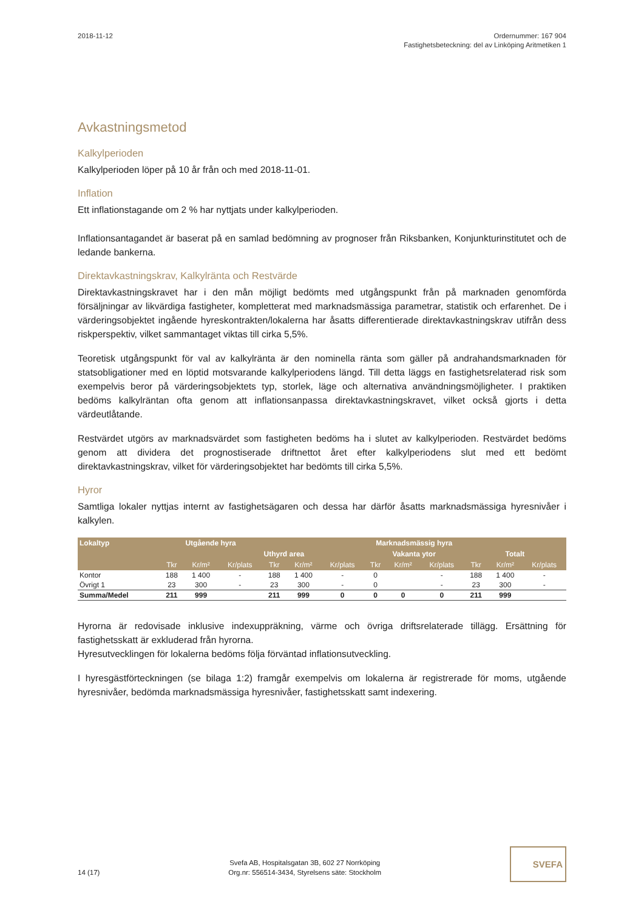2018-11-12 Ordernummer: 167 904
Fastighetsbeteckning: del av Linköping Aritmetiken 1
Avkastningsmetod
Kalkylperioden
Kalkylperioden löper på 10 år från och med 2018-11-01.
Inflation
Ett inflationstagande om 2 % har nyttjats under kalkylperioden.
Inflationsantagandet är baserat på en samlad bedömning av prognoser från Riksbanken, Konjunkturinstitutet och de ledande bankerna.
Direktavkastningskrav, Kalkylränta och Restvärde
Direktavkastningskravet har i den mån möjligt bedömts med utgångspunkt från på marknaden genomförda försäljningar av likvärdiga fastigheter, kompletterat med marknadsmässiga parametrar, statistik och erfarenhet. De i värderingsobjektet ingående hyreskontrakten/lokalerna har åsatts differentierade direktavkastningskrav utifrån dess riskperspektiv, vilket sammantaget viktas till cirka 5,5%.
Teoretisk utgångspunkt för val av kalkylränta är den nominella ränta som gäller på andrahandsmarknaden för statsobligationer med en löptid motsvarande kalkylperiodens längd. Till detta läggs en fastighetsrelaterad risk som exempelvis beror på värderingsobjektets typ, storlek, läge och alternativa användningsmöjligheter. I praktiken bedöms kalkylräntan ofta genom att inflationsanpassa direktavkastningskravet, vilket också gjorts i detta värdeutlåtande.
Restvärdet utgörs av marknadsvärdet som fastigheten bedöms ha i slutet av kalkylperioden. Restvärdet bedöms genom att dividera det prognostiserade driftnettot året efter kalkylperiodens slut med ett bedömt direktavkastningskrav, vilket för värderingsobjektet har bedömts till cirka 5,5%.
Hyror
Samtliga lokaler nyttjas internt av fastighetsägaren och dessa har därför åsatts marknadsmässiga hyresnivåer i kalkylen.
| Lokaltyp | Utgående hyra | | | Marknadsmässig hyra | | | | | | | | |
| --- | --- | --- | --- | --- | --- | --- | --- | --- | --- | --- | --- | --- |
| | | | | Uthyrd area | | | Vakanta ytor | | | Totalt | | |
| | Tkr | Kr/m² | Kr/plats | Tkr | Kr/m² | Kr/plats | Tkr | Kr/m² | Kr/plats | Tkr | Kr/m² | Kr/plats |
| Kontor | 188 | 1 400 | - | 188 | 1 400 | - | 0 | | - | 188 | 1 400 | - |
| Övrigt 1 | 23 | 300 | - | 23 | 300 | - | 0 | | - | 23 | 300 | - |
| Summa/Medel | 211 | 999 | | 211 | 999 | 0 | 0 | 0 | 0 | 211 | 999 | |
Hyrorna är redovisade inklusive indexuppräkning, värme och övriga driftsrelaterade tillägg. Ersättning för fastighetsskatt är exkluderad från hyrorna.
Hyresutvecklingen för lokalerna bedöms följa förväntad inflationsutveckling.
I hyresgästförteckningen (se bilaga 1:2) framgår exempelvis om lokalerna är registrerade för moms, utgående hyresnivåer, bedömda marknadsmässiga hyresnivåer, fastighetsskatt samt indexering.
14 (17)
Svefa AB, Hospitalsgatan 3B, 602 27 Norrköping
Org.nr: 556514-3434, Styrelsens säte: Stockholm
SVEFA